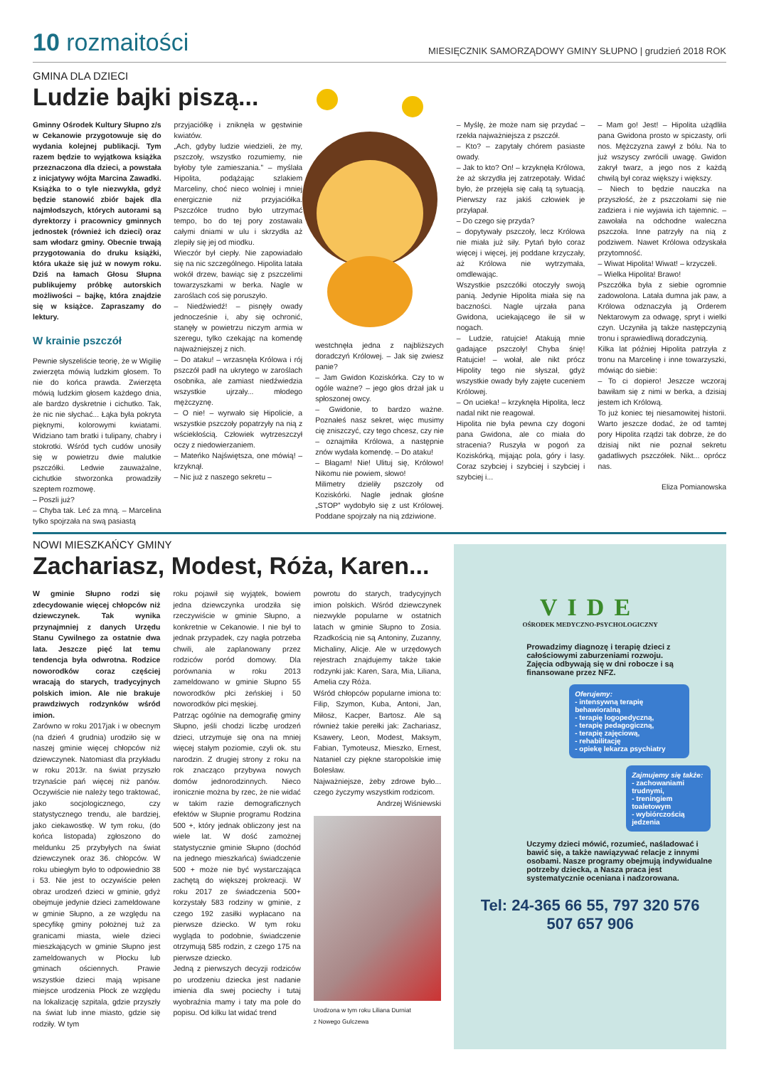10 rozmaitości
MIESIĘCZNIK SAMORZĄDOWY GMINY SŁUPNO | grudzień 2018 ROK
GMINA DLA DZIECI
Ludzie bajki piszą...
Gminny Ośrodek Kultury Słupno z/s w Cekanowie przygotowuje się do wydania kolejnej publikacji. Tym razem będzie to wyjątkowa książka przeznaczona dla dzieci, a powstała z inicjatywy wójta Marcina Zawadki. Książka to o tyle niezwykła, gdyż będzie stanowić zbiór bajek dla najmłodszych, których autorami są dyrektorzy i pracownicy gminnych jednostek (również ich dzieci) oraz sam włodarz gminy. Obecnie trwają przygotowania do druku książki, która ukaże się już w nowym roku. Dziś na łamach Głosu Słupna publikujemy próbkę autorskich możliwości – bajkę, która znajdzie się w książce. Zapraszamy do lektury.
W krainie pszczół
Pewnie słyszeliście teorię, że w Wigilię zwierzęta mówią ludzkim głosem. To nie do końca prawda. Zwierzęta mówią ludzkim głosem każdego dnia, ale bardzo dyskretnie i cichutko. Tak, że nic nie słychać... Łąka była pokryta pięknymi, kolorowymi kwiatami. Widziano tam bratki i tulipany, chabry i stokrotki. Wśród tych cudów unosiły się w powietrzu dwie malutkie pszczółki. Ledwie zauważalne, cichutkie stworzonka prowadziły szeptem rozmowę.
– Poszli już?
– Chyba tak. Leć za mną. – Marcelina tylko spojrzała na swą pasiastą
przyjaciółkę i zniknęła w gęstwinie kwiatów.
„Ach, gdyby ludzie wiedzieli, że my, pszczoły, wszystko rozumiemy, nie byłoby tyle zamieszania.” – myślała Hipolita, podążając szlakiem Marceliny, choć nieco wolniej i mniej energicznie niż przyjaciółka. Pszczółce trudno było utrzymać tempo, bo do tej pory zostawała całymi dniami w ulu i skrzydła aż zlepiły się jej od miodku.
Wieczór był ciepły. Nie zapowiadało się na nic szczególnego. Hipolita latała wokół drzew, bawiąc się z pszczelimi towarzyszkami w berka. Nagle w zaroślach coś się poruszyło.
– Niedźwiedź! – pisnęły owady jednocześnie i, aby się ochronić, stanęły w powietrzu niczym armia w szeregu, tylko czekając na komendę najważniejszej z nich.
– Do ataku! – wrzasnęła Królowa i rój pszczół padł na ukrytego w zaroślach osobnika, ale zamiast niedźwiedzia wszystkie ujrzały... młodego mężczyznę.
– O nie! – wyrwało się Hipolicie, a wszystkie pszczoły popatrzyły na nią z wściekłością. Człowiek wytrzeszczył oczy z niedowierzaniem.
– Mateńko Najświętsza, one mówią! – krzyknął.
– Nic już z naszego sekretu –
westchnęła jedna z najbliższych doradczyń Królowej. – Jak się zwiesz panie?
– Jam Gwidon Koziskórka. Czy to w ogóle ważne? – jego głos drżał jak u spłoszonej owcy.
– Gwidonie, to bardzo ważne. Poznałeś nasz sekret, więc musimy cię zniszczyć, czy tego chcesz, czy nie – oznajmiła Królowa, a następnie znów wydała komendę. – Do ataku!
– Błagam! Nie! Ulituj się, Królowo! Nikomu nie powiem, słowo!
Milimetry dzieliły pszczoły od Koziskórki. Nagle jednak głośne „STOP” wydobyło się z ust Królowej. Poddane spojrzały na nią zdziwione.
– Myślę, że może nam się przydać – rzekła najważniejsza z pszczół.
– Kto? – zapytały chórem pasiaste owady.
– Jak to kto? On! – krzyknęła Królowa, że aż skrzydła jej zatrzepotały. Widać było, że przejęła się całą tą sytuacją. Pierwszy raz jakiś człowiek je przyłapał.
– Do czego się przyda?
– dopytywały pszczoły, lecz Królowa nie miała już siły. Pytań było coraz więcej i więcej, jej poddane krzyczały, aż Królowa nie wytrzymała, omdlewając.
Wszystkie pszczółki otoczyły swoją panią. Jedynie Hipolita miała się na baczności. Nagle ujrzała pana Gwidona, uciekającego ile sił w nogach.
– Ludzie, ratujcie! Atakują mnie gadające pszczoły! Chyba śnię! Ratujcie! – wołał, ale nikt prócz Hipolity tego nie słyszał, gdyż wszystkie owady były zajęte cuceniem Królowej.
– On ucieka! – krzyknęła Hipolita, lecz nadal nikt nie reagował.
Hipolita nie była pewna czy dogoni pana Gwidona, ale co miała do stracenia? Ruszyła w pogoń za Koziskórką, mijając pola, góry i lasy. Coraz szybciej i szybciej i szybciej i szybciej i...
– Mam go! Jest! – Hipolita użądliła pana Gwidona prosto w spiczasty, orli nos. Mężczyzna zawył z bólu. Na to już wszyscy zwrócili uwagę. Gwidon zakrył twarz, a jego nos z każdą chwilą był coraz większy i większy.
– Niech to będzie nauczka na przyszłość, że z pszczołami się nie zadziera i nie wyjawia ich tajemnic. – zawołała na odchodne waleczna pszczoła. Inne patrzyły na nią z podziwem. Nawet Królowa odzyskała przytomność.
– Wiwat Hipolita! Wiwat! – krzyczeli.
– Wielka Hipolita! Brawo!
Pszczółka była z siebie ogromnie zadowolona. Latała dumna jak paw, a Królowa odznaczyła ją Orderem Nektarowym za odwagę, spryt i wielki czyn. Uczyniła ją także następczynią tronu i sprawiedliwą doradczynią.
Kilka lat później Hipolita patrzyła z tronu na Marcelinę i inne towarzyszki, mówiąc do siebie:
– To ci dopiero! Jeszcze wczoraj bawiłam się z nimi w berka, a dzisiaj jestem ich Królową.
To już koniec tej niesamowitej historii. Warto jeszcze dodać, że od tamtej pory Hipolita rządzi tak dobrze, że do dzisiaj nikt nie poznał sekretu gadatliwych pszczółek. Nikt... oprócz nas.
Eliza Pomianowska
NOWI MIESZKAŃCY GMINY
Zachariasz, Modest, Róża, Karen...
W gminie Słupno rodzi się zdecydowanie więcej chłopców niż dziewczynek. Tak wynika przynajmniej z danych Urzędu Stanu Cywilnego za ostatnie dwa lata. Jeszcze pięć lat temu tendencja była odwrotna. Rodzice noworodków coraz częściej wracają do starych, tradycyjnych polskich imion. Ale nie brakuje prawdziwych rodzynków wśród imion.
Zarówno w roku 2017jak i w obecnym (na dzień 4 grudnia) urodziło się w naszej gminie więcej chłopców niż dziewczynek. Natomiast dla przykładu w roku 2013r. na świat przyszło trzynaście pań więcej niż panów. Oczywiście nie należy tego traktować, jako socjologicznego, czy statystycznego trendu, ale bardziej, jako ciekawostkę. W tym roku, (do końca listopada) zgłoszono do meldunku 25 przybyłych na świat dziewczynek oraz 36. chłopców. W roku ubiegłym było to odpowiednio 38 i 53. Nie jest to oczywiście pełen obraz urodzeń dzieci w gminie, gdyż obejmuje jedynie dzieci zameldowane w gminie Słupno, a ze względu na specyfikę gminy położnej tuż za granicami miasta, wiele dzieci mieszkających w gminie Słupno jest zameldowanych w Płocku lub gminach ościennych. Prawie wszystkie dzieci mają wpisane miejsce urodzenia Płock ze względu na lokalizację szpitala, gdzie przyszły na świat lub inne miasto, gdzie się rodziły. W tym
roku pojawił się wyjątek, bowiem jedna dziewczynka urodziła się rzeczywiście w gminie Słupno, a konkretnie w Cekanowie. I nie był to jednak przypadek, czy nagła potrzeba chwili, ale zaplanowany przez rodziców poród domowy. Dla porównania w roku 2013 zameldowano w gminie Słupno 55 noworodków płci żeńskiej i 50 noworodków płci męskiej.
Patrząc ogólnie na demografię gminy Słupno, jeśli chodzi liczbę urodzeń dzieci, utrzymuje się ona na mniej więcej stałym poziomie, czyli ok. stu narodzin. Z drugiej strony z roku na rok znacząco przybywa nowych domów jednorodzinnych. Nieco ironicznie można by rzec, że nie widać w takim razie demograficznych efektów w Słupnie programu Rodzina 500 +, który jednak obliczony jest na wiele lat. W dość zamożnej statystycznie gminie Słupno (dochód na jednego mieszkańca) świadczenie 500 + może nie być wystarczająca zachętą do większej prokreacji. W roku 2017 ze świadczenia 500+ korzystały 583 rodziny w gminie, z czego 192 zasiłki wypłacano na pierwsze dziecko. W tym roku wygląda to podobnie, świadczenie otrzymują 585 rodzin, z czego 175 na pierwsze dziecko.
Jedną z pierwszych decyzji rodziców po urodzeniu dziecka jest nadanie imienia dla swej pociechy i tutaj wyobraźnia mamy i taty ma pole do popisu. Od kilku lat widać trend
powrotu do starych, tradycyjnych imion polskich. Wśród dziewczynek niezwykle popularne w ostatnich latach w gminie Słupno to Zosia. Rzadkością nie są Antoniny, Zuzanny, Michaliny, Alicje. Ale w urzędowych rejestrach znajdujemy także takie rodzynki jak: Karen, Sara, Mia, Liliana, Amelia czy Róża.
Wśród chłopców popularne imiona to: Filip, Szymon, Kuba, Antoni, Jan, Miłosz, Kacper, Bartosz. Ale są również takie perełki jak: Zachariasz, Ksawery, Leon, Modest, Maksym, Fabian, Tymoteusz, Mieszko, Ernest, Nataniel czy piękne staropolskie imię Bolesław.
Najważniejsze, żeby zdrowe było... czego życzymy wszystkim rodzicom.
Andrzej Wiśniewski
Urodzona w tym roku Liliana Durniat
z Nowego Gulczewa
VIDE
OŚRODEK MEDYCZNO-PSYCHOLOGICZNY
Prowadzimy diagnozę i terapię dzieci z całościowymi zaburzeniami rozwoju.
Zajęcia odbywają się w dni robocze i są finansowane przez NFZ.
Oferujemy:
- intensywną terapię behawioralną
- terapię logopedyczną,
- terapię pedagogiczną,
- terapię zajęciową,
- rehabilitację
- opiekę lekarza psychiatry
Zajmujemy się także:
- zachowaniami trudnymi,
- treningiem toaletowym
- wybiórczością jedzenia
Uczymy dzieci mówić, rozumieć, naśladować i bawić się, a także nawiązywać relacje z innymi osobami. Nasze programy obejmują indywidualne potrzeby dziecka, a Nasza praca jest systematycznie oceniana i nadzorowana.
Tel: 24-365 66 55, 797 320 576
507 657 906